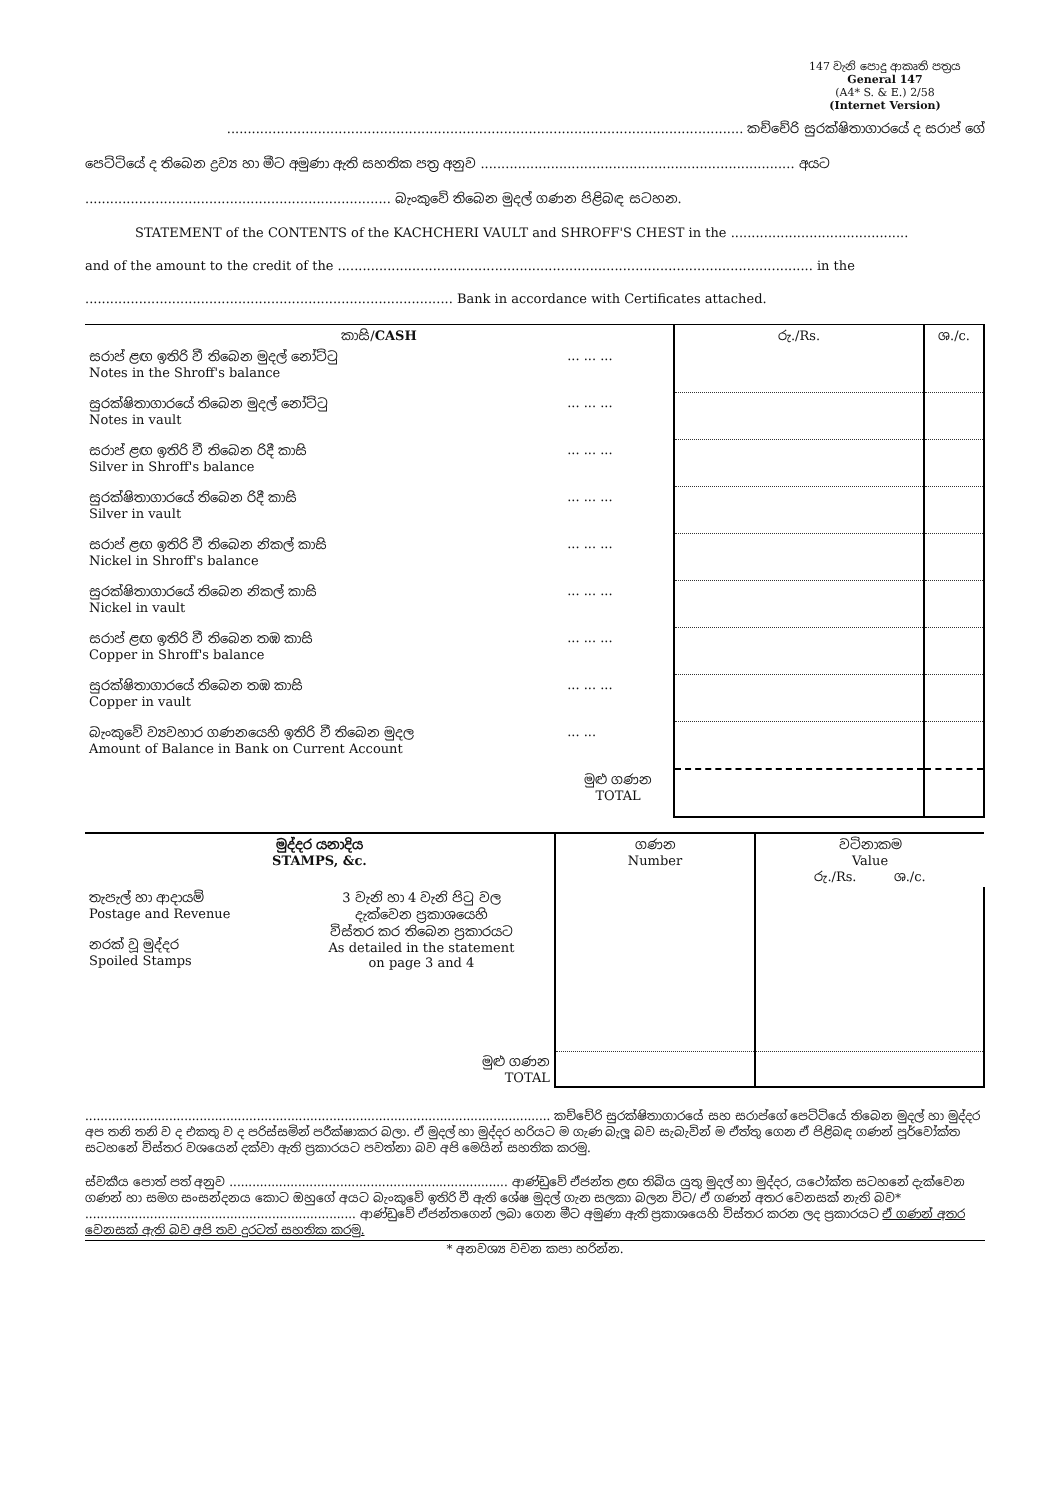147 වැනි පොදු ආකෘති පත්‍රය
General 147
(A4* S. & E.) 2/58
(Internet Version)
............................................................................................................................. කච්චේරි සුරක්ෂිතාගාරයේ ද සරාප් ගේ
පෙට්ටියේ ද තිබෙන ද්‍රව්‍ය හා මීට අමුණා ඇති සහතික පත්‍ර අනුව ............................................................................ අයට
.......................................................................... බැංකුවේ තිබෙන මුදල් ගණන පිළිබඳ සටහන.
STATEMENT of the CONTENTS of the KACHCHERI VAULT and SHROFF'S CHEST in the ...........................................
and of the amount to the credit of the ................................................................................................................... in the
......................................................................................... Bank in accordance with Certificates attached.
| කාසි/ CASH | | රු./Rs. | ශ./c. |
| --- | --- | --- | --- |
| සරාප් ළඟ ඉතිරි වී තිබෙන මුදල් නෝට්ටු Notes in the Shroff's balance | ... ... ... | | |
| සුරක්ෂිතාගාරයේ තිබෙන මුදල් නෝට්ටු Notes in vault | ... ... ... | | |
| සරාප් ළඟ ඉතිරි වී තිබෙන රිදී කාසි Silver in Shroff's balance | ... ... ... | | |
| සුරක්ෂිතාගාරයේ තිබෙන රිදී කාසි Silver in vault | ... ... ... | | |
| සරාප් ළඟ ඉතිරි වී තිබෙන නිකල් කාසි Nickel in Shroff's balance | ... ... ... | | |
| සුරක්ෂිතාගාරයේ තිබෙන නිකල් කාසි Nickel in vault | ... ... ... | | |
| සරාප් ළඟ ඉතිරි වී තිබෙන තඹ කාසි Copper in Shroff's balance | ... ... ... | | |
| සුරක්ෂිතාගාරයේ තිබෙන තඹ කාසි Copper in vault | ... ... ... | | |
| බැංකුවේ ව්‍යවහාර ගණනයෙහි ඉතිරි වී තිබෙන මුදල Amount of Balance in Bank on Current Account | ... ... | | |
| | මුළු ගණන TOTAL | | |
| මුද්දර යනාදිය STAMPS, &c. | | ගණන Number | වටිනාකම Value රු./Rs. ශ./c. |
| --- | --- | --- | --- |
| තැපැල් හා ආදායම් Postage and Revenue නරක් වූ මුද්දර Spoiled Stamps | 3 වැනි හා 4 වැනි පිටු වල දැක්වෙන ප්‍රකාශයෙහි විස්තර කර තිබෙන ප්‍රකාරයට As detailed in the statement on page 3 and 4 | | |
| | මුළු ගණන TOTAL | | |
.......................................................................................................................... කච්චේරි සුරක්ෂිතාගාරයේ සහ සරාප්ගේ පෙට්ටියේ තිබෙන මුදල් හා මුද්දර අප තනි තනි ව ද එකතු ව ද පරිස්සමින් පරීක්ෂාකර බලා. ඒ මුදල් හා මුද්දර හරියට ම ගැණ බැලූ බව සැබැවින් ම ඒත්තු ගෙන ඒ පිළිබඳ ගණන් පූර්වෝක්ත සටහනේ විස්තර වශයෙන් දක්වා ඇති ප්‍රකාරයට පවත්නා බව අපි මෙයින් සහතික කරමු.
ස්වකීය පොත් පත් අනුව ......................................................................... ආණ්ඩුවේ ඒජන්ත ළඟ තිබිය යුතු මුදල් හා මුද්දර, යථෝක්ත සටහනේ දැක්වෙන ගණන් හා සමග සංසන්දනය කොට ඔහුගේ අයට බැංකුවේ ඉතිරි වී ඇති ශේෂ මුදල් ගැන සලකා බලන විට/ ඒ ගණන් අතර වෙනසක් නැති බව* ....................................................................... ආණ්ඩුවේ ඒජන්තගෙන් ලබා ගෙන මීට අමුණා ඇති ප්‍රකාශයෙහි විස්තර කරන ලද ප්‍රකාරයට ඒ ගණන් අතර වෙනසක් ඇති බව අපි තව දුරටත් සහතික කරමු.
* අනවශ්‍ය වචන කපා හරින්න.